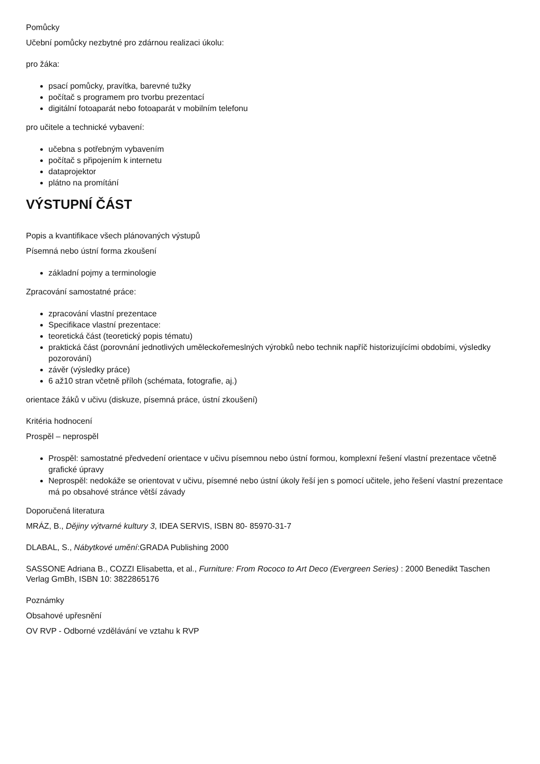Pomůcky
Učební pomůcky nezbytné pro zdárnou realizaci úkolu:
pro žáka:
psací pomůcky, pravítka, barevné tužky
počítač s programem pro tvorbu prezentací
digitální fotoaparát nebo fotoaparát v mobilním telefonu
pro učitele a technické vybavení:
učebna s potřebným vybavením
počítač s připojením k internetu
dataprojektor
plátno na promítání
VÝSTUPNÍ ČÁST
Popis a kvantifikace všech plánovaných výstupů
Písemná nebo ústní forma zkoušení
základní pojmy a terminologie
Zpracování samostatné práce:
zpracování vlastní prezentace
Specifikace vlastní prezentace:
teoretická část (teoretický popis tématu)
praktická část (porovnání jednotlivých uměleckořemeslných výrobků nebo technik napříč historizujícími obdobími, výsledky pozorování)
závěr (výsledky práce)
6 až10 stran včetně příloh (schémata, fotografie, aj.)
orientace žáků v učivu (diskuze, písemná práce, ústní zkoušení)
Kritéria hodnocení
Prospěl – neprospěl
Prospěl: samostatné předvedení orientace v učivu písemnou nebo ústní formou, komplexní řešení vlastní prezentace včetně grafické úpravy
Neprospěl: nedokáže se orientovat v učivu, písemné nebo ústní úkoly řeší jen s pomocí učitele, jeho řešení vlastní prezentace má po obsahové stránce větší závady
Doporučená literatura
MRÁZ, B., Dějiny výtvarné kultury 3, IDEA SERVIS, ISBN 80- 85970-31-7
DLABAL, S., Nábytkové umění:GRADA Publishing 2000
SASSONE Adriana B., COZZI Elisabetta, et al., Furniture: From Rococo to Art Deco (Evergreen Series) : 2000 Benedikt Taschen Verlag GmBh, ISBN 10: 3822865176
Poznámky
Obsahové upřesnění
OV RVP - Odborné vzdělávání ve vztahu k RVP